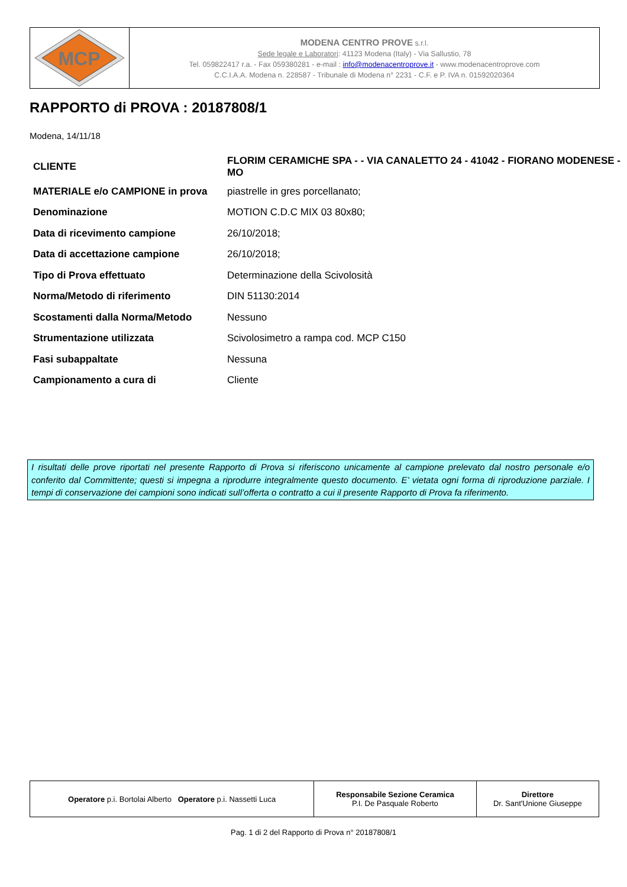MCP
MODENA CENTRO PROVE s.r.l.
Sede legale e Laboratori: 41123 Modena (Italy) - Via Sallustio, 78
Tel. 059822417 r.a. - Fax 059380281 - e-mail : info@modenacentroprove.it - www.modenacentroprove.com
C.C.I.A.A. Modena n. 228587 - Tribunale di Modena n° 2231 - C.F. e P. IVA n. 01592020364
RAPPORTO di PROVA : 20187808/1
Modena, 14/11/18
| CLIENTE | FLORIM CERAMICHE SPA - - VIA CANALETTO 24 - 41042 - FIORANO MODENESE - MO |
| MATERIALE e/o CAMPIONE in prova | piastrelle in gres porcellanato; |
| Denominazione | MOTION C.D.C MIX 03 80x80; |
| Data di ricevimento campione | 26/10/2018; |
| Data di accettazione campione | 26/10/2018; |
| Tipo di Prova effettuato | Determinazione della Scivolosità |
| Norma/Metodo di riferimento | DIN 51130:2014 |
| Scostamenti dalla Norma/Metodo | Nessuno |
| Strumentazione utilizzata | Scivolosimetro a rampa cod. MCP C150 |
| Fasi subappaltate | Nessuna |
| Campionamento a cura di | Cliente |
I risultati delle prove riportati nel presente Rapporto di Prova si riferiscono unicamente al campione prelevato dal nostro personale e/o conferito dal Committente; questi si impegna a riprodurre integralmente questo documento. E’ vietata ogni forma di riproduzione parziale. I tempi di conservazione dei campioni sono indicati sull’offerta o contratto a cui il presente Rapporto di Prova fa riferimento.
| Operatore p.i. Bortolai Alberto Operatore p.i. Nassetti Luca | Responsabile Sezione Ceramica P.I. De Pasquale Roberto | Direttore Dr. Sant'Unione Giuseppe |
Pag. 1 di 2 del Rapporto di Prova n° 20187808/1